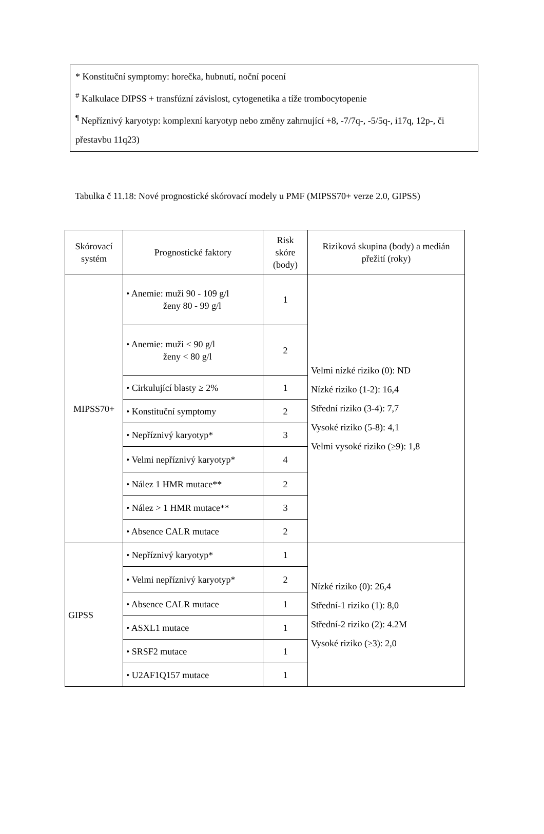* Konstituční symptomy: horečka, hubnutí, noční pocení
<sup>#</sup> Kalkulace DIPSS + transfúzní závislost, cytogenetika a tíže trombocytopenie
<sup>¶</sup> Nepříznivý karyotyp: komplexní karyotyp nebo změny zahrnující +8, -7/7q-, -5/5q-, i17q, 12p-, či přestavbu 11q23)
Tabulka č 11.18: Nové prognostické skórovací modely u PMF (MIPSS70+ verze 2.0, GIPSS)
| Skórovací systém | Prognostické faktory | Risk skóre (body) | Riziková skupina (body) a medián přežití (roky) |
| --- | --- | --- | --- |
| MIPSS70+ | • Anemie: muži 90 - 109 g/l ženy 80 - 99 g/l | 1 | Velmi nízké riziko (0): ND Nízké riziko (1-2): 16,4 Střední riziko (3-4): 7,7 Vysoké riziko (5-8): 4,1 Velmi vysoké riziko (≥9): 1,8 |
| | • Anemie: muži < 90 g/l ženy < 80 g/l | 2 | |
| | • Cirkulující blasty ≥ 2% | 1 | |
| | • Konstituční symptomy | 2 | |
| | • Nepříznivý karyotyp* | 3 | |
| | • Velmi nepříznivý karyotyp* | 4 | |
| | • Nález 1 HMR mutace** | 2 | |
| | • Nález > 1 HMR mutace** | 3 | |
| | • Absence CALR mutace | 2 | |
| GIPSS | • Nepříznivý karyotyp* | 1 | Nízké riziko (0): 26,4 Střední-1 riziko (1): 8,0 Střední-2 riziko (2): 4.2M Vysoké riziko (≥3): 2,0 |
| | • Velmi nepříznivý karyotyp* | 2 | |
| | • Absence CALR mutace | 1 | |
| | • ASXL1 mutace | 1 | |
| | • SRSF2 mutace | 1 | |
| | • U2AF1Q157 mutace | 1 | |